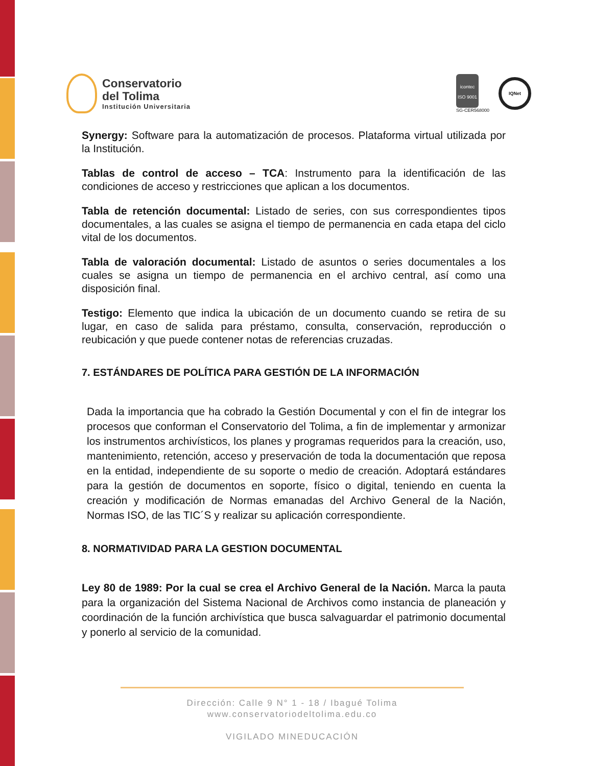Conservatorio
del Tolima
Institución Universitaria
icontec
ISO 9001
SG-CER568000
IQNet
Synergy: Software para la automatización de procesos. Plataforma virtual utilizada por la Institución.
Tablas de control de acceso – TCA: Instrumento para la identificación de las condiciones de acceso y restricciones que aplican a los documentos.
Tabla de retención documental: Listado de series, con sus correspondientes tipos documentales, a las cuales se asigna el tiempo de permanencia en cada etapa del ciclo vital de los documentos.
Tabla de valoración documental: Listado de asuntos o series documentales a los cuales se asigna un tiempo de permanencia en el archivo central, así como una disposición final.
Testigo: Elemento que indica la ubicación de un documento cuando se retira de su lugar, en caso de salida para préstamo, consulta, conservación, reproducción o reubicación y que puede contener notas de referencias cruzadas.
7. ESTÁNDARES DE POLÍTICA PARA GESTIÓN DE LA INFORMACIÓN
Dada la importancia que ha cobrado la Gestión Documental y con el fin de integrar los procesos que conforman el Conservatorio del Tolima, a fin de implementar y armonizar los instrumentos archivísticos, los planes y programas requeridos para la creación, uso, mantenimiento, retención, acceso y preservación de toda la documentación que reposa en la entidad, independiente de su soporte o medio de creación. Adoptará estándares para la gestión de documentos en soporte, físico o digital, teniendo en cuenta la creación y modificación de Normas emanadas del Archivo General de la Nación, Normas ISO, de las TIC´S y realizar su aplicación correspondiente.
8. NORMATIVIDAD PARA LA GESTION DOCUMENTAL
Ley 80 de 1989: Por la cual se crea el Archivo General de la Nación. Marca la pauta para la organización del Sistema Nacional de Archivos como instancia de planeación y coordinación de la función archivística que busca salvaguardar el patrimonio documental y ponerlo al servicio de la comunidad.
Dirección: Calle 9 N° 1 - 18 / Ibagué Tolima
www.conservatoriodeltolima.edu.co
VIGILADO MINEDUCACIÓN